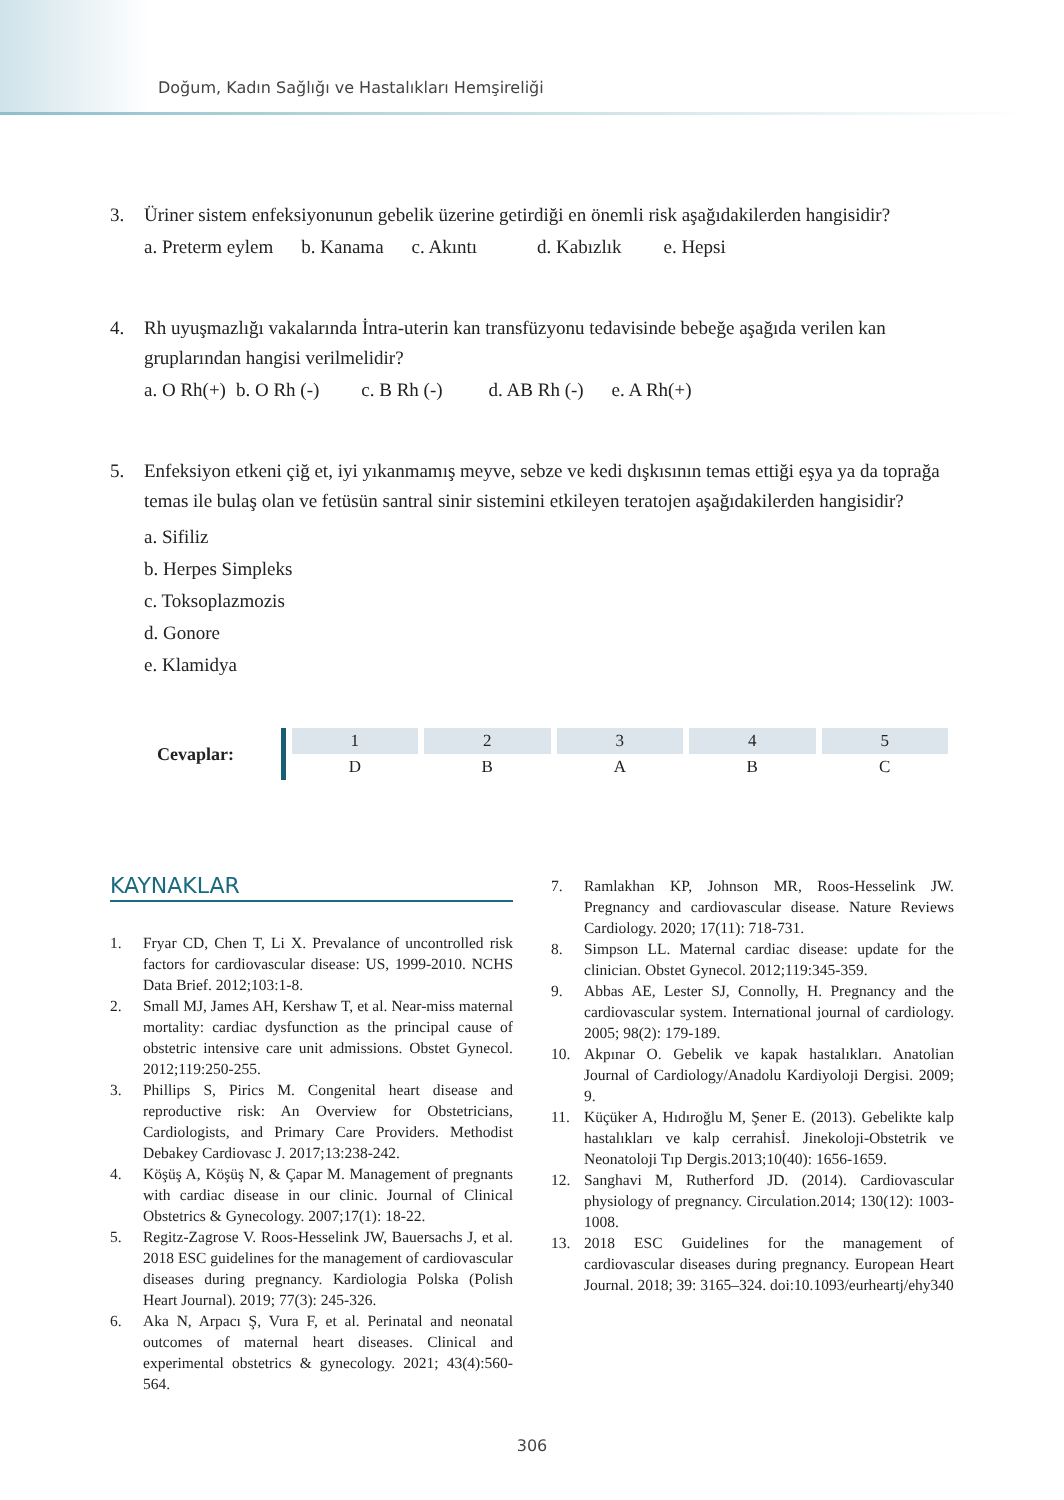Doğum, Kadın Sağlığı ve Hastalıkları Hemşireliği
3. Üriner sistem enfeksiyonunun gebelik üzerine getirdiği en önemli risk aşağıdakilerden hangisidir?
a. Preterm eylem b. Kanama c. Akıntı d. Kabızlık e. Hepsi
4. Rh uyuşmazlığı vakalarında İntra-uterin kan transfüzyonu tedavisinde bebeğe aşağıda verilen kan gruplarından hangisi verilmelidir?
a. O Rh(+) b. O Rh (-) c. B Rh (-) d. AB Rh (-) e. A Rh(+)
5. Enfeksiyon etkeni çiğ et, iyi yıkanmamış meyve, sebze ve kedi dışkısının temas ettiği eşya ya da toprağa temas ile bulaş olan ve fetüsün santral sinir sistemini etkileyen teratojen aşağıdakilerden hangisidir?
a. Sifiliz
b. Herpes Simpleks
c. Toksoplazmozis
d. Gonore
e. Klamidya
| Cevaplar: | | 1 | 2 | 3 | 4 | 5 |
| | | D | B | A | B | C |
KAYNAKLAR
1. Fryar CD, Chen T, Li X. Prevalance of uncontrolled risk factors for cardiovascular disease: US, 1999-2010. NCHS Data Brief. 2012;103:1-8.
2. Small MJ, James AH, Kershaw T, et al. Near-miss maternal mortality: cardiac dysfunction as the principal cause of obstetric intensive care unit admissions. Obstet Gynecol. 2012;119:250-255.
3. Phillips S, Pirics M. Congenital heart disease and reproductive risk: An Overview for Obstetricians, Cardiologists, and Primary Care Providers. Methodist Debakey Cardiovasc J. 2017;13:238-242.
4. Köşüş A, Köşüş N, & Çapar M. Management of pregnants with cardiac disease in our clinic. Journal of Clinical Obstetrics & Gynecology. 2007;17(1): 18-22.
5. Regitz-Zagrose V. Roos-Hesselink JW, Bauersachs J, et al. 2018 ESC guidelines for the management of cardiovascular diseases during pregnancy. Kardiologia Polska (Polish Heart Journal). 2019; 77(3): 245-326.
6. Aka N, Arpacı Ş, Vura F, et al. Perinatal and neonatal outcomes of maternal heart diseases. Clinical and experimental obstetrics & gynecology. 2021; 43(4):560-564.
7. Ramlakhan KP, Johnson MR, Roos-Hesselink JW. Pregnancy and cardiovascular disease. Nature Reviews Cardiology. 2020; 17(11): 718-731.
8. Simpson LL. Maternal cardiac disease: update for the clinician. Obstet Gynecol. 2012;119:345-359.
9. Abbas AE, Lester SJ, Connolly, H. Pregnancy and the cardiovascular system. International journal of cardiology. 2005; 98(2): 179-189.
10. Akpınar O. Gebelik ve kapak hastalıkları. Anatolian Journal of Cardiology/Anadolu Kardiyoloji Dergisi. 2009; 9.
11. Küçüker A, Hıdıroğlu M, Şener E. (2013). Gebelikte kalp hastalıkları ve kalp cerrahisİ. Jinekoloji-Obstetrik ve Neonatoloji Tıp Dergis.2013;10(40): 1656-1659.
12. Sanghavi M, Rutherford JD. (2014). Cardiovascular physiology of pregnancy. Circulation.2014; 130(12): 1003-1008.
13. 2018 ESC Guidelines for the management of cardiovascular diseases during pregnancy. European Heart Journal. 2018; 39: 3165–324. doi:10.1093/eurheartj/ehy340
306